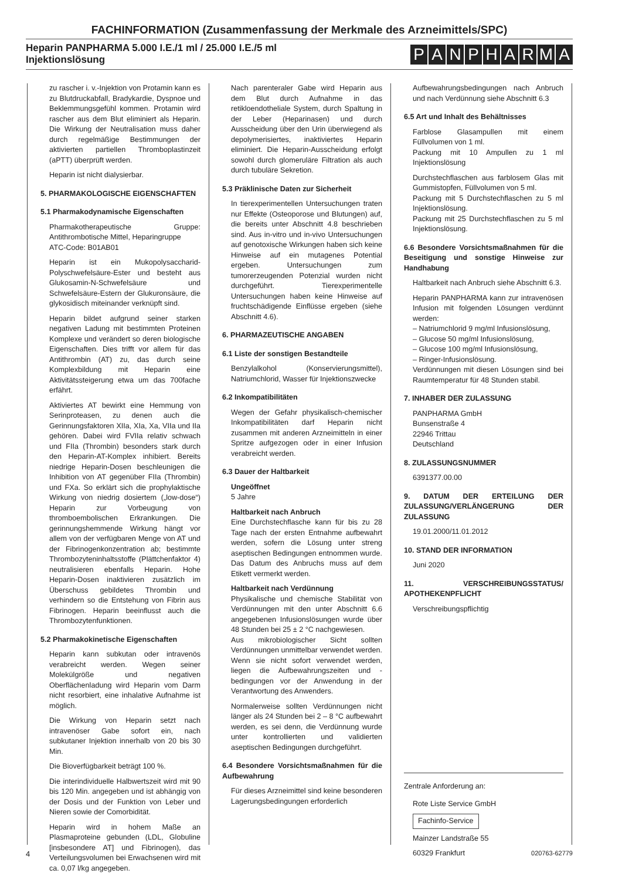FACHINFORMATION (Zusammenfassung der Merkmale des Arzneimittels/SPC)
Heparin PANPHARMA 5.000 I.E./1 ml / 25.000 I.E./5 ml
Injektionslösung
PANPHARMA
zu rascher i. v.-Injektion von Protamin kann es zu Blutdruckabfall, Bradykardie, Dyspnoe und Beklemmungsgefühl kommen. Protamin wird rascher aus dem Blut eliminiert als Heparin. Die Wirkung der Neutralisation muss daher durch regelmäßige Bestimmungen der aktivierten partiellen Thromboplastinzeit (aPTT) überprüft werden.
Heparin ist nicht dialysierbar.
5. PHARMAKOLOGISCHE EIGENSCHAFTEN
5.1 Pharmakodynamische Eigenschaften
Pharmakotherapeutische Gruppe: Antithrombotische Mittel, Heparingruppe
ATC-Code: B01AB01
Heparin ist ein Mukopolysaccharid-Polyschwefelsäure-Ester und besteht aus Glukosamin-N-Schwefelsäure und Schwefelsäure-Estern der Glukuronsäure, die glykosidisch miteinander verknüpft sind.
Heparin bildet aufgrund seiner starken negativen Ladung mit bestimmten Proteinen Komplexe und verändert so deren biologische Eigenschaften. Dies trifft vor allem für das Antithrombin (AT) zu, das durch seine Komplexbildung mit Heparin eine Aktivitätssteigerung etwa um das 700fache erfährt.
Aktiviertes AT bewirkt eine Hemmung von Serinproteasen, zu denen auch die Gerinnungsfaktoren XIIa, XIa, Xa, VIIa und IIa gehören. Dabei wird FVIIa relativ schwach und FIIa (Thrombin) besonders stark durch den Heparin-AT-Komplex inhibiert. Bereits niedrige Heparin-Dosen beschleunigen die Inhibition von AT gegenüber FIIa (Thrombin) und FXa. So erklärt sich die prophylaktische Wirkung von niedrig dosiertem („low-dose“) Heparin zur Vorbeugung von thromboembolischen Erkrankungen. Die gerinnungshemmende Wirkung hängt vor allem von der verfügbaren Menge von AT und der Fibrinogenkonzentration ab; bestimmte Thrombozyteninhaltsstoffe (Plättchenfaktor 4) neutralisieren ebenfalls Heparin. Hohe Heparin-Dosen inaktivieren zusätzlich im Überschuss gebildetes Thrombin und verhindern so die Entstehung von Fibrin aus Fibrinogen. Heparin beeinflusst auch die Thrombozytenfunktionen.
5.2 Pharmakokinetische Eigenschaften
Heparin kann subkutan oder intravenös verabreicht werden. Wegen seiner Molekülgröße und negativen Oberflächenladung wird Heparin vom Darm nicht resorbiert, eine inhalative Aufnahme ist möglich.
Die Wirkung von Heparin setzt nach intravenöser Gabe sofort ein, nach subkutaner Injektion innerhalb von 20 bis 30 Min.
Die Bioverfügbarkeit beträgt 100 %.
Die interindividuelle Halbwertszeit wird mit 90 bis 120 Min. angegeben und ist abhängig von der Dosis und der Funktion von Leber und Nieren sowie der Comorbidität.
Heparin wird in hohem Maße an Plasmaproteine gebunden (LDL, Globuline [insbesondere AT] und Fibrinogen), das Verteilungsvolumen bei Erwachsenen wird mit ca. 0,07 l/kg angegeben.
Nach parenteraler Gabe wird Heparin aus dem Blut durch Aufnahme in das retikloendotheliale System, durch Spaltung in der Leber (Heparinasen) und durch Ausscheidung über den Urin überwiegend als depolymerisiertes, inaktiviertes Heparin eliminiert. Die Heparin-Ausscheidung erfolgt sowohl durch glomeruläre Filtration als auch durch tubuläre Sekretion.
5.3 Präklinische Daten zur Sicherheit
In tierexperimentellen Untersuchungen traten nur Effekte (Osteoporose und Blutungen) auf, die bereits unter Abschnitt 4.8 beschrieben sind. Aus in-vitro und in-vivo Untersuchungen auf genotoxische Wirkungen haben sich keine Hinweise auf ein mutagenes Potential ergeben. Untersuchungen zum tumorerzeugenden Potenzial wurden nicht durchgeführt. Tierexperimentelle Untersuchungen haben keine Hinweise auf fruchtschädigende Einflüsse ergeben (siehe Abschnitt 4.6).
6. PHARMAZEUTISCHE ANGABEN
6.1 Liste der sonstigen Bestandteile
Benzylalkohol (Konservierungsmittel), Natriumchlorid, Wasser für Injektionszwecke
6.2 Inkompatibilitäten
Wegen der Gefahr physikalisch-chemischer Inkompatibilitäten darf Heparin nicht zusammen mit anderen Arzneimitteln in einer Spritze aufgezogen oder in einer Infusion verabreicht werden.
6.3 Dauer der Haltbarkeit
Ungeöffnet
5 Jahre
Haltbarkeit nach Anbruch
Eine Durchstechflasche kann für bis zu 28 Tage nach der ersten Entnahme aufbewahrt werden, sofern die Lösung unter streng aseptischen Bedingungen entnommen wurde. Das Datum des Anbruchs muss auf dem Etikett vermerkt werden.
Haltbarkeit nach Verdünnung
Physikalische und chemische Stabilität von Verdünnungen mit den unter Abschnitt 6.6 angegebenen Infusionslösungen wurde über 48 Stunden bei 25 ± 2 °C nachgewiesen.
Aus mikrobiologischer Sicht sollten Verdünnungen unmittelbar verwendet werden. Wenn sie nicht sofort verwendet werden, liegen die Aufbewahrungszeiten und -bedingungen vor der Anwendung in der Verantwortung des Anwenders.
Normalerweise sollten Verdünnungen nicht länger als 24 Stunden bei 2 – 8 °C aufbewahrt werden, es sei denn, die Verdünnung wurde unter kontrollierten und validierten aseptischen Bedingungen durchgeführt.
6.4 Besondere Vorsichtsmaßnahmen für die Aufbewahrung
Für dieses Arzneimittel sind keine besonderen Lagerungsbedingungen erforderlich
Aufbewahrungsbedingungen nach Anbruch und nach Verdünnung siehe Abschnitt 6.3
6.5 Art und Inhalt des Behältnisses
Farblose Glasampullen mit einem Füllvolumen von 1 ml.
Packung mit 10 Ampullen zu 1 ml Injektionslösung
Durchstechflaschen aus farblosem Glas mit Gummistopfen, Füllvolumen von 5 ml.
Packung mit 5 Durchstechflaschen zu 5 ml Injektionslösung.
Packung mit 25 Durchstechflaschen zu 5 ml Injektionslösung.
6.6 Besondere Vorsichtsmaßnahmen für die Beseitigung und sonstige Hinweise zur Handhabung
Haltbarkeit nach Anbruch siehe Abschnitt 6.3.
Heparin PANPHARMA kann zur intravenösen Infusion mit folgenden Lösungen verdünnt werden:
– Natriumchlorid 9 mg/ml Infusionslösung,
– Glucose 50 mg/ml Infusionslösung,
– Glucose 100 mg/ml Infusionslösung,
– Ringer-Infusionslösung.
Verdünnungen mit diesen Lösungen sind bei Raumtemperatur für 48 Stunden stabil.
7. INHABER DER ZULASSUNG
PANPHARMA GmbH
Bunsenstraße 4
22946 Trittau
Deutschland
8. ZULASSUNGSNUMMER
6391377.00.00
9. DATUM DER ERTEILUNG DER ZULASSUNG/VERLÄNGERUNG DER ZULASSUNG
19.01.2000/11.01.2012
10. STAND DER INFORMATION
Juni 2020
11. VERSCHREIBUNGSSTATUS/ APOTHEKENPFLICHT
Verschreibungspflichtig
Zentrale Anforderung an:
Rote Liste Service GmbH
Fachinfo-Service
Mainzer Landstraße 55
60329 Frankfurt
4 020763-62779